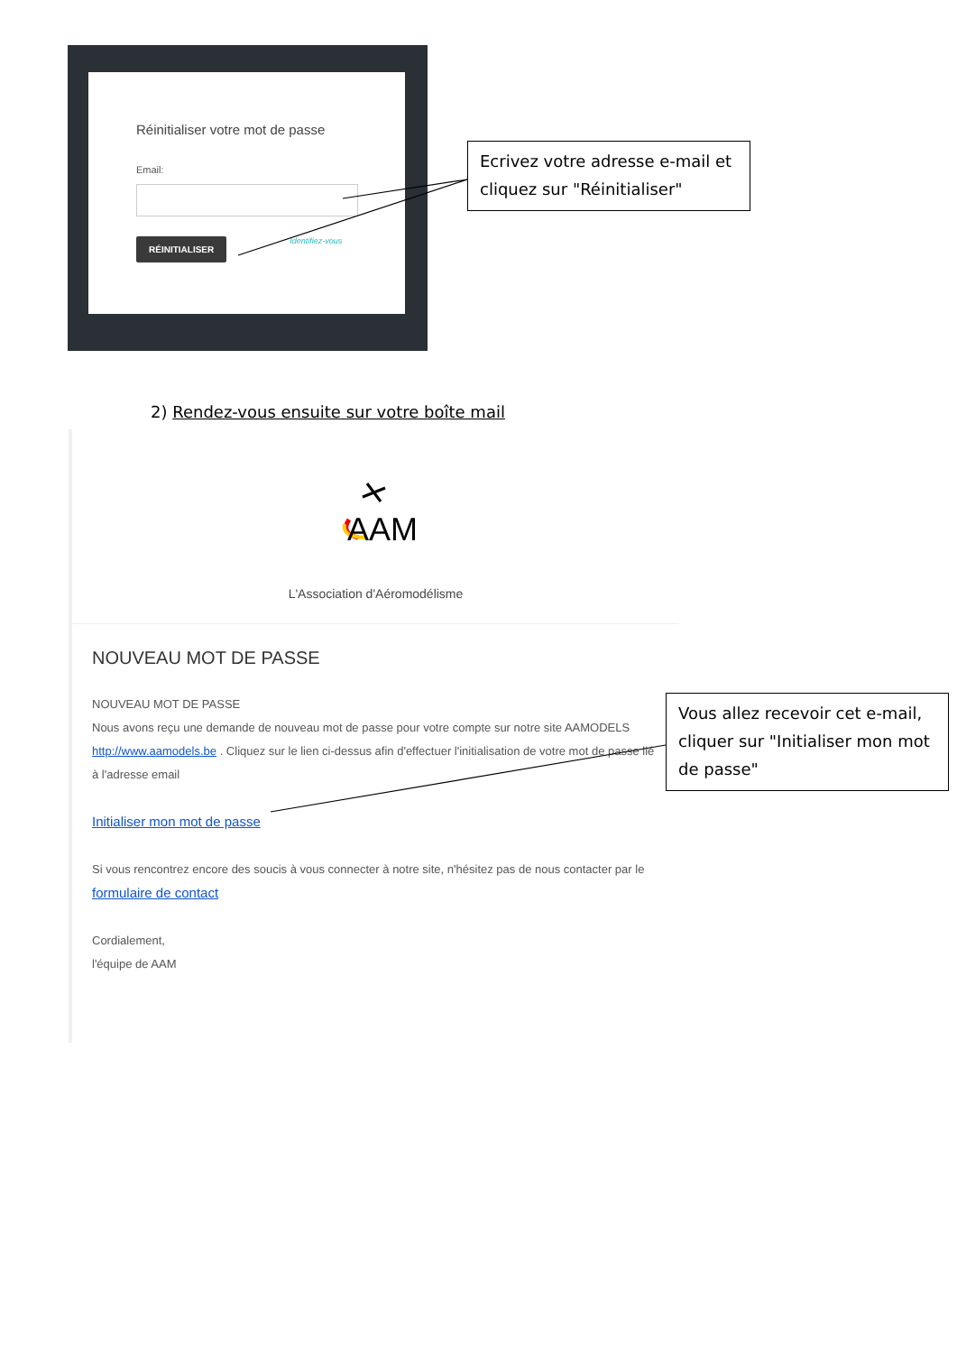Réinitialiser votre mot de passe
Email:
RÉINITIALISER Identifiez-vous
Ecrivez votre adresse e-mail et cliquez sur "Réinitialiser"
2) Rendez-vous ensuite sur votre boîte mail
AAM
L'Association d'Aéromodélisme
NOUVEAU MOT DE PASSE
NOUVEAU MOT DE PASSE
Nous avons reçu une demande de nouveau mot de passe pour votre compte sur notre site AAMODELS http://www.aamodels.be . Cliquez sur le lien ci-dessus afin d'effectuer l'initialisation de votre mot de passe lié à l'adresse email
Initialiser mon mot de passe
Si vous rencontrez encore des soucis à vous connecter à notre site, n'hésitez pas de nous contacter par le formulaire de contact
Cordialement,
l'équipe de AAM
Vous allez recevoir cet e-mail, cliquer sur "Initialiser mon mot de passe"